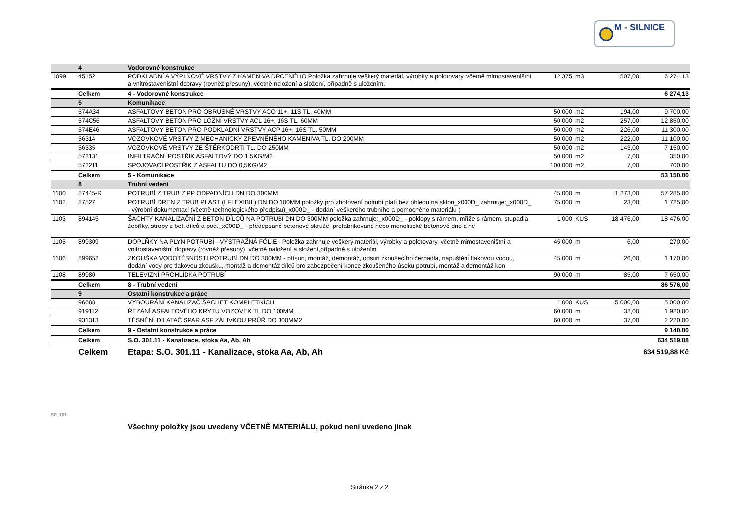M - SILNICE
| | 4 | Vodorovné konstrukce | | | | |
| 1099 | 45152 | PODKLADNÍ A VÝPLŇOVÉ VRSTVY Z KAMENIVA DRCENÉHO Položka zahrnuje veškerý materiál, výrobky a polotovary, včetně mimostaveništní a vnitrostaveništní dopravy (rovněž přesuny), včetně naložení a složení, případně s uložením. | 12,375 | m3 | 507,00 | 6 274,13 |
| | Celkem | 4 - Vodorovné konstrukce | | | | 6 274,13 |
| | 5 | Komunikace | | | | |
| | 574A34 | ASFALTOVÝ BETON PRO OBRUSNÉ VRSTVY ACO 11+, 11S TL. 40MM | 50,000 | m2 | 194,00 | 9 700,00 |
| | 574C56 | ASFALTOVÝ BETON PRO LOŽNÍ VRSTVY ACL 16+, 16S TL. 60MM | 50,000 | m2 | 257,00 | 12 850,00 |
| | 574E46 | ASFALTOVÝ BETON PRO PODKLADNÍ VRSTVY ACP 16+, 16S TL. 50MM | 50,000 | m2 | 226,00 | 11 300,00 |
| | 56314 | VOZOVKOVÉ VRSTVY Z MECHANICKY ZPEVNĚNÉHO KAMENIVA TL. DO 200MM | 50,000 | m2 | 222,00 | 11 100,00 |
| | 56335 | VOZOVKOVÉ VRSTVY ZE ŠTĚRKODRTI TL. DO 250MM | 50,000 | m2 | 143,00 | 7 150,00 |
| | 572131 | INFILTRAČNÍ POSTŘIK ASFALTOVÝ DO 1,5KG/M2 | 50,000 | m2 | 7,00 | 350,00 |
| | 572211 | SPOJOVACÍ POSTŘIK Z ASFALTU DO 0,5KG/M2 | 100,000 | m2 | 7,00 | 700,00 |
| | Celkem | 5 - Komunikace | | | | 53 150,00 |
| | 8 | Trubní vedení | | | | |
| 1100 | 87445-R | POTRUBÍ Z TRUB Z PP ODPADNÍCH DN DO 300MM | 45,000 | m | 1 273,00 | 57 285,00 |
| 1102 | 87527 | POTRUBÍ DREN Z TRUB PLAST (I FLEXIBIL) DN DO 100MM položky pro zhotovení potrubí platí bez ohledu na sklon_x000D_ zahrnuje:_x000D_ - výrobní dokumentaci (včetně technologického předpisu)_x000D_ - dodání veškerého trubního a pomocného materiálu ( | 75,000 | m | 23,00 | 1 725,00 |
| 1103 | 894145 | ŠACHTY KANALIZAČNÍ Z BETON DÍLCŮ NA POTRUBÍ DN DO 300MM položka zahrnuje:_x000D_ - poklopy s rámem, mříže s rámem, stupadla, žebříky, stropy z bet. dílců a pod._x000D_ - předepsané betonové skruže, prefabrikované nebo monolitické betonové dno a ne | 1,000 | KUS | 18 476,00 | 18 476,00 |
| 1105 | 899309 | DOPLŇKY NA PLYN POTRUBÍ - VÝSTRAŽNÁ FÓLIE - Položka zahrnuje veškerý materiál, výrobky a polotovary, včetně mimostaveništní a vnitrostaveništní dopravy (rovněž přesuny), včetně naložení a složení,případně s uložením. | 45,000 | m | 6,00 | 270,00 |
| 1106 | 899652 | ZKOUŠKA VODOTĚSNOSTI POTRUBÍ DN DO 300MM - přísun, montáž, demontáž, odsun zkoušecího čerpadla, napuštění tlakovou vodou, dodání vody pro tlakovou zkoušku, montáž a demontáž dílců pro zabezpečení konce zkoušeného úseku potrubí, montáž a demontáž kon | 45,000 | m | 26,00 | 1 170,00 |
| 1108 | 89980 | TELEVIZNÍ PROHLÍDKA POTRUBÍ | 90,000 | m | 85,00 | 7 650,00 |
| | Celkem | 8 - Trubní vedení | | | | 86 576,00 |
| | 9 | Ostatní konstrukce a práce | | | | |
| | 96688 | VYBOURÁNÍ KANALIZAČ ŠACHET KOMPLETNÍCH | 1,000 | KUS | 5 000,00 | 5 000,00 |
| | 919112 | ŘEZÁNÍ ASFALTOVÉHO KRYTU VOZOVEK TL DO 100MM | 60,000 | m | 32,00 | 1 920,00 |
| | 931313 | TĚSNĚNÍ DILATAČ SPAR ASF ZÁLIVKOU PRŮŘ DO 300MM2 | 60,000 | m | 37,00 | 2 220,00 |
| | Celkem | 9 - Ostatní konstrukce a práce | | | | 9 140,00 |
| | Celkem | S.O. 301.11 - Kanalizace, stoka Aa, Ab, Ah | | | | 634 519,88 |
| | Celkem | Etapa: S.O. 301.11 - Kanalizace, stoka Aa, Ab, Ah | | | | 634 519,88 Kč |
SP_101
Všechny položky jsou uvedeny VČETNĚ MATERIÁLU, pokud není uvedeno jinak
Stránka 2 z 2